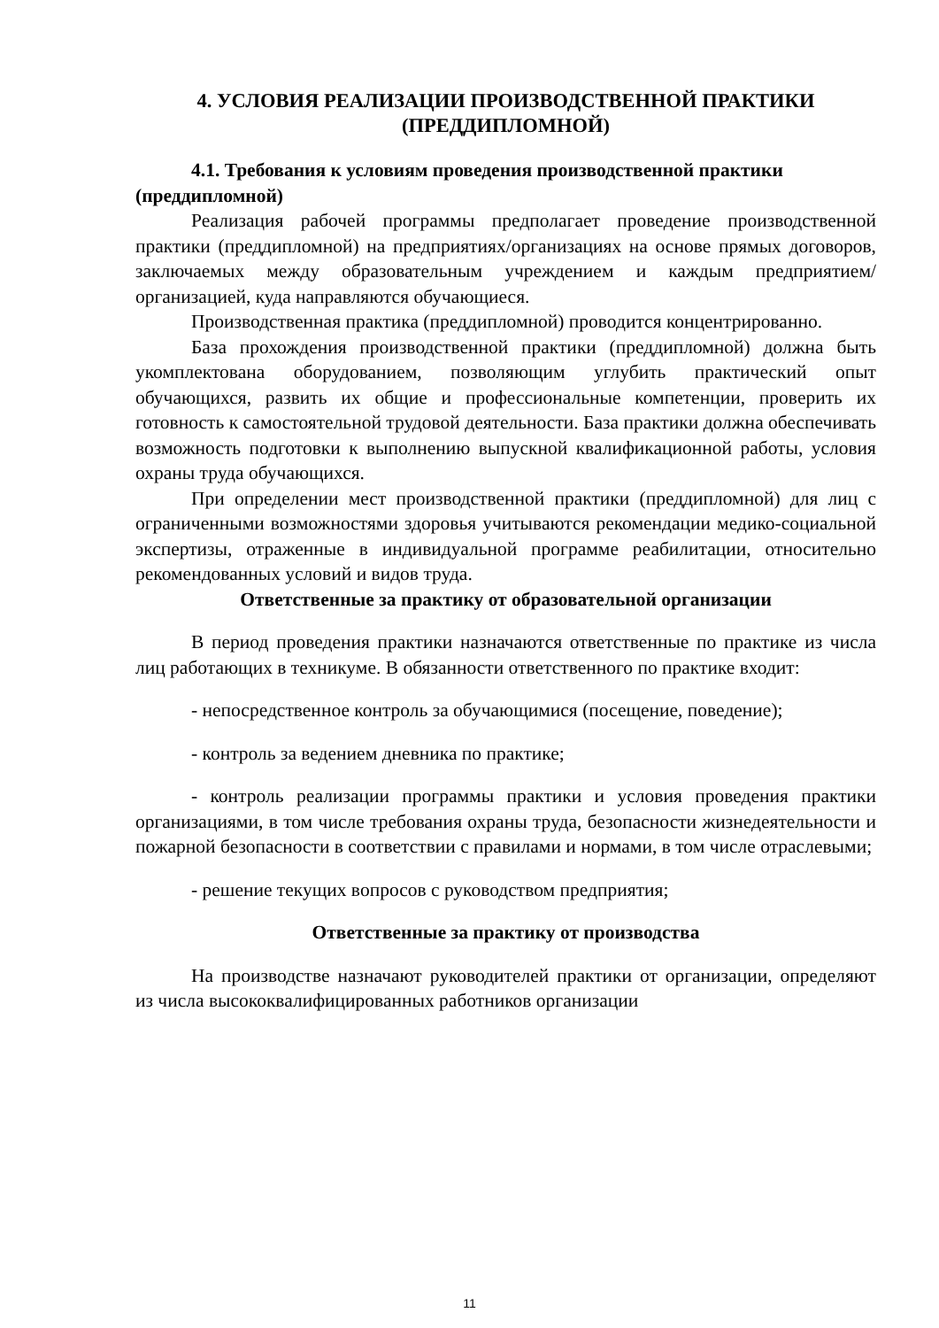4. УСЛОВИЯ РЕАЛИЗАЦИИ ПРОИЗВОДСТВЕННОЙ ПРАКТИКИ (ПРЕДДИПЛОМНОЙ)
4.1. Требования к условиям проведения производственной практики (преддипломной)
Реализация рабочей программы предполагает проведение производственной практики (преддипломной) на предприятиях/организациях на основе прямых договоров, заключаемых между образовательным учреждением и каждым предприятием/организацией, куда направляются обучающиеся.
Производственная практика (преддипломной) проводится концентрированно.
База прохождения производственной практики (преддипломной) должна быть укомплектована оборудованием, позволяющим углубить практический опыт обучающихся, развить их общие и профессиональные компетенции, проверить их готовность к самостоятельной трудовой деятельности. База практики должна обеспечивать возможность подготовки к выполнению выпускной квалификационной работы, условия охраны труда обучающихся.
При определении мест производственной практики (преддипломной) для лиц с ограниченными возможностями здоровья учитываются рекомендации медико-социальной экспертизы, отраженные в индивидуальной программе реабилитации, относительно рекомендованных условий и видов труда.
Ответственные за практику от образовательной организации
В период проведения практики назначаются ответственные по практике из числа лиц работающих в техникуме. В обязанности ответственного по практике входит:
- непосредственное контроль за обучающимися (посещение, поведение);
- контроль за ведением дневника по практике;
- контроль реализации программы практики и условия проведения практики организациями, в том числе требования охраны труда, безопасности жизнедеятельности и пожарной безопасности в соответствии с правилами и нормами, в том числе отраслевыми;
- решение текущих вопросов с руководством предприятия;
Ответственные за практику от производства
На производстве назначают руководителей практики от организации, определяют из числа высококвалифицированных работников организации
11